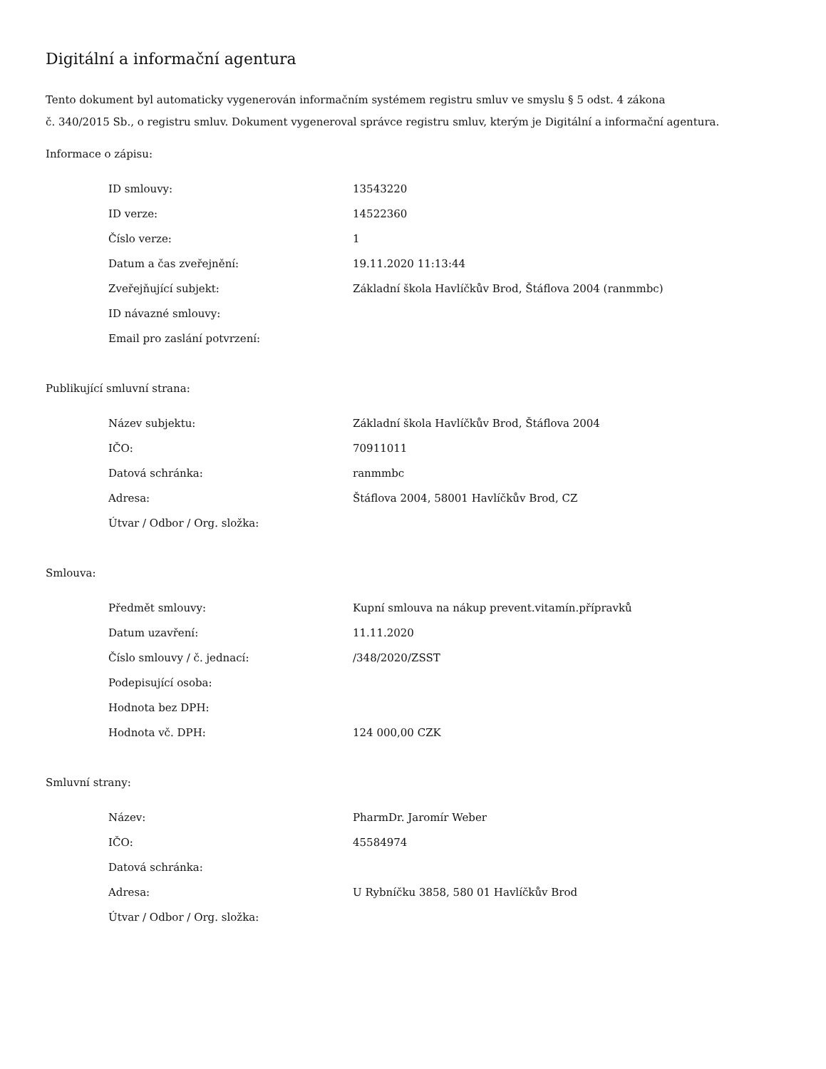Digitální a informační agentura
Tento dokument byl automaticky vygenerován informačním systémem registru smluv ve smyslu § 5 odst. 4 zákona
č. 340/2015 Sb., o registru smluv. Dokument vygeneroval správce registru smluv, kterým je Digitální a informační agentura.
Informace o zápisu:
| ID smlouvy: | 13543220 |
| ID verze: | 14522360 |
| Číslo verze: | 1 |
| Datum a čas zveřejnění: | 19.11.2020 11:13:44 |
| Zveřejňující subjekt: | Základní škola Havlíčkův Brod, Štáflova 2004 (ranmmbc) |
| ID návazné smlouvy: | |
| Email pro zaslání potvrzení: | |
Publikující smluvní strana:
| Název subjektu: | Základní škola Havlíčkův Brod, Štáflova 2004 |
| IČO: | 70911011 |
| Datová schránka: | ranmmbc |
| Adresa: | Štáflova 2004, 58001 Havlíčkův Brod, CZ |
| Útvar / Odbor / Org. složka: | |
Smlouva:
| Předmět smlouvy: | Kupní smlouva na nákup prevent.vitamín.přípravků |
| Datum uzavření: | 11.11.2020 |
| Číslo smlouvy / č. jednací: | /348/2020/ZSST |
| Podepisující osoba: | |
| Hodnota bez DPH: | |
| Hodnota vč. DPH: | 124 000,00 CZK |
Smluvní strany:
| Název: | PharmDr. Jaromír Weber |
| IČO: | 45584974 |
| Datová schránka: | |
| Adresa: | U Rybníčku 3858, 580 01 Havlíčkův Brod |
| Útvar / Odbor / Org. složka: | |